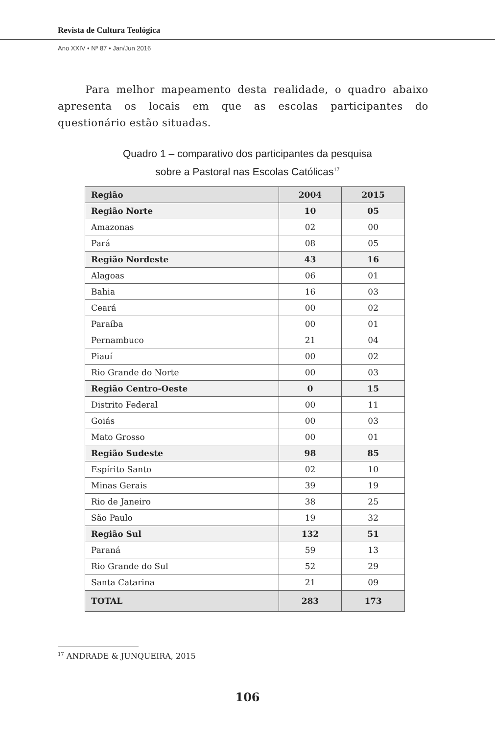Revista de Cultura Teológica
Ano XXIV • Nº 87 • Jan/Jun 2016
Para melhor mapeamento desta realidade, o quadro abaixo apresenta os locais em que as escolas participantes do questionário estão situadas.
Quadro 1 – comparativo dos participantes da pesquisa
sobre a Pastoral nas Escolas Católicas<sup>17</sup>
| Região | 2004 | 2015 |
| --- | --- | --- |
| Região Norte | 10 | 05 |
| Amazonas | 02 | 00 |
| Pará | 08 | 05 |
| Região Nordeste | 43 | 16 |
| Alagoas | 06 | 01 |
| Bahia | 16 | 03 |
| Ceará | 00 | 02 |
| Paraíba | 00 | 01 |
| Pernambuco | 21 | 04 |
| Piauí | 00 | 02 |
| Rio Grande do Norte | 00 | 03 |
| Região Centro-Oeste | 0 | 15 |
| Distrito Federal | 00 | 11 |
| Goiás | 00 | 03 |
| Mato Grosso | 00 | 01 |
| Região Sudeste | 98 | 85 |
| Espírito Santo | 02 | 10 |
| Minas Gerais | 39 | 19 |
| Rio de Janeiro | 38 | 25 |
| São Paulo | 19 | 32 |
| Região Sul | 132 | 51 |
| Paraná | 59 | 13 |
| Rio Grande do Sul | 52 | 29 |
| Santa Catarina | 21 | 09 |
| TOTAL | 283 | 173 |
<sup>17</sup> ANDRADE & JUNQUEIRA, 2015
106